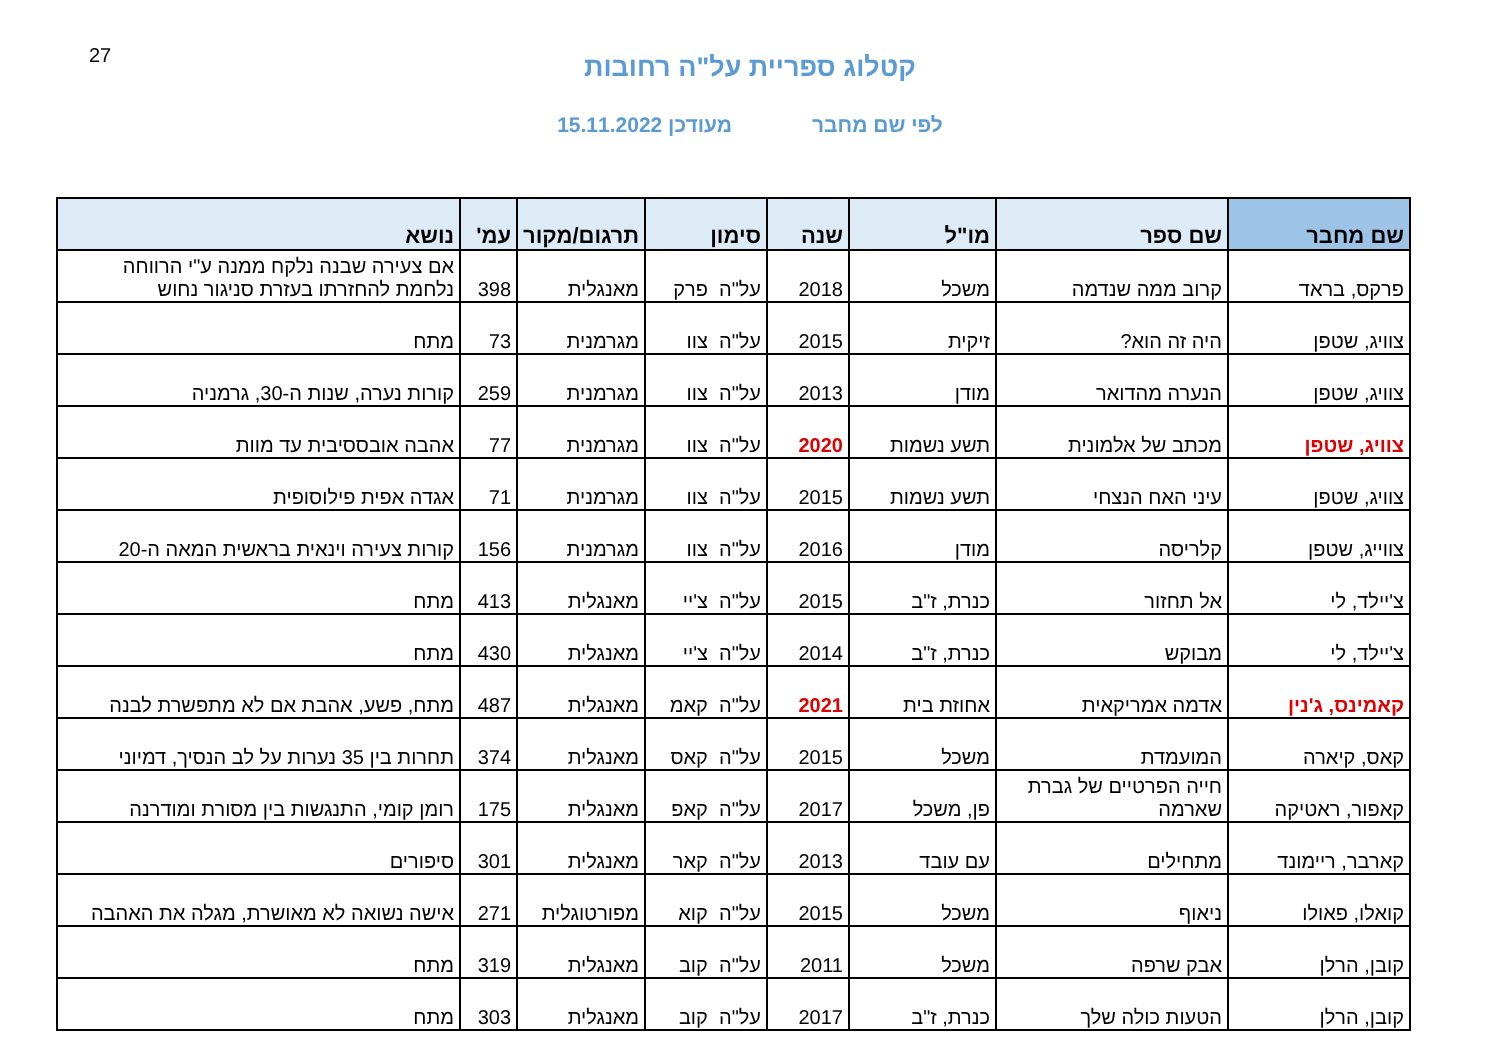27
קטלוג ספריית על"ה רחובות
לפי שם מחבר מעודכן 15.11.2022
| שם מחבר | שם ספר | מו"ל | שנה | סימון | תרגום/מקור | עמ' | נושא |
| --- | --- | --- | --- | --- | --- | --- | --- |
| פרקס, בראד | קרוב ממה שנדמה | משכל | 2018 | על"ה פרק | מאנגלית | 398 | אם צעירה שבנה נלקח ממנה ע"י הרווחה נלחמת להחזרתו בעזרת סניגור נחוש |
| צוויג, שטפן | היה זה הוא? | זיקית | 2015 | על"ה צוו | מגרמנית | 73 | מתח |
| צוויג, שטפן | הנערה מהדואר | מודן | 2013 | על"ה צוו | מגרמנית | 259 | קורות נערה, שנות ה-30, גרמניה |
| צוויג, שטפן | מכתב של אלמונית | תשע נשמות | 2020 | על"ה צוו | מגרמנית | 77 | אהבה אובססיבית עד מוות |
| צוויג, שטפן | עיני האח הנצחי | תשע נשמות | 2015 | על"ה צוו | מגרמנית | 71 | אגדה אפית פילוסופית |
| צווייג, שטפן | קלריסה | מודן | 2016 | על"ה צוו | מגרמנית | 156 | קורות צעירה וינאית בראשית המאה ה-20 |
| צ'יילד, לי | אל תחזור | כנרת, ז"ב | 2015 | על"ה צ'יי | מאנגלית | 413 | מתח |
| צ'יילד, לי | מבוקש | כנרת, ז"ב | 2014 | על"ה צ'יי | מאנגלית | 430 | מתח |
| קאמינס, ג'נין | אדמה אמריקאית | אחוזת בית | 2021 | על"ה קאמ | מאנגלית | 487 | מתח, פשע, אהבת אם לא מתפשרת לבנה |
| קאס, קיארה | המועמדת | משכל | 2015 | על"ה קאס | מאנגלית | 374 | תחרות בין 35 נערות על לב הנסיך, דמיוני |
| קאפור, ראטיקה | חייה הפרטיים של גברת שארמה | פן, משכל | 2017 | על"ה קאפ | מאנגלית | 175 | רומן קומי, התנגשות בין מסורת ומודרנה |
| קארבר, ריימונד | מתחילים | עם עובד | 2013 | על"ה קאר | מאנגלית | 301 | סיפורים |
| קואלו, פאולו | ניאוף | משכל | 2015 | על"ה קוא | מפורטוגלית | 271 | אישה נשואה לא מאושרת, מגלה את האהבה |
| קובן, הרלן | אבק שרפה | משכל | 2011 | על"ה קוב | מאנגלית | 319 | מתח |
| קובן, הרלן | הטעות כולה שלך | כנרת, ז"ב | 2017 | על"ה קוב | מאנגלית | 303 | מתח |